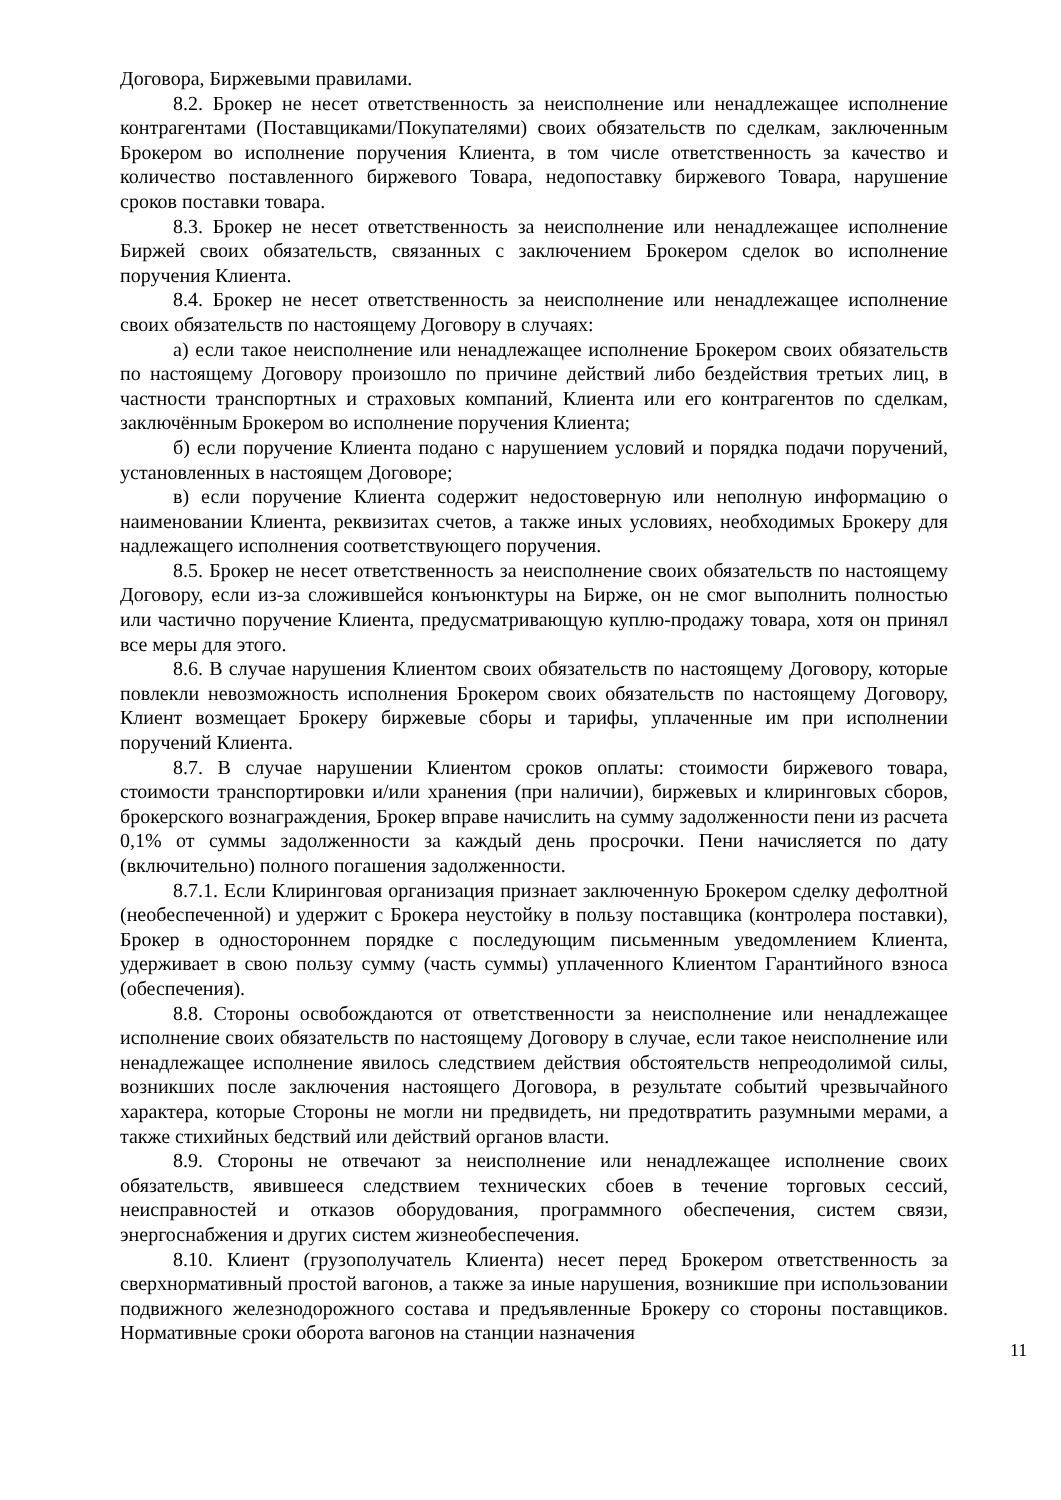Договора, Биржевыми правилами.
8.2. Брокер не несет ответственность за неисполнение или ненадлежащее исполнение контрагентами (Поставщиками/Покупателями) своих обязательств по сделкам, заключенным Брокером во исполнение поручения Клиента, в том числе ответственность за качество и количество поставленного биржевого Товара, недопоставку биржевого Товара, нарушение сроков поставки товара.
8.3. Брокер не несет ответственность за неисполнение или ненадлежащее исполнение Биржей своих обязательств, связанных с заключением Брокером сделок во исполнение поручения Клиента.
8.4. Брокер не несет ответственность за неисполнение или ненадлежащее исполнение своих обязательств по настоящему Договору в случаях:
а) если такое неисполнение или ненадлежащее исполнение Брокером своих обязательств по настоящему Договору произошло по причине действий либо бездействия третьих лиц, в частности транспортных и страховых компаний, Клиента или его контрагентов по сделкам, заключённым Брокером во исполнение поручения Клиента;
б) если поручение Клиента подано с нарушением условий и порядка подачи поручений, установленных в настоящем Договоре;
в) если поручение Клиента содержит недостоверную или неполную информацию о наименовании Клиента, реквизитах счетов, а также иных условиях, необходимых Брокеру для надлежащего исполнения соответствующего поручения.
8.5. Брокер не несет ответственность за неисполнение своих обязательств по настоящему Договору, если из-за сложившейся конъюнктуры на Бирже, он не смог выполнить полностью или частично поручение Клиента, предусматривающую куплю-продажу товара, хотя он принял все меры для этого.
8.6. В случае нарушения Клиентом своих обязательств по настоящему Договору, которые повлекли невозможность исполнения Брокером своих обязательств по настоящему Договору, Клиент возмещает Брокеру биржевые сборы и тарифы, уплаченные им при исполнении поручений Клиента.
8.7. В случае нарушении Клиентом сроков оплаты: стоимости биржевого товара, стоимости транспортировки и/или хранения (при наличии), биржевых и клиринговых сборов, брокерского вознаграждения, Брокер вправе начислить на сумму задолженности пени из расчета 0,1% от суммы задолженности за каждый день просрочки. Пени начисляется по дату (включительно) полного погашения задолженности.
8.7.1. Если Клиринговая организация признает заключенную Брокером сделку дефолтной (необеспеченной) и удержит с Брокера неустойку в пользу поставщика (контролера поставки), Брокер в одностороннем порядке с последующим письменным уведомлением Клиента, удерживает в свою пользу сумму (часть суммы) уплаченного Клиентом Гарантийного взноса (обеспечения).
8.8. Стороны освобождаются от ответственности за неисполнение или ненадлежащее исполнение своих обязательств по настоящему Договору в случае, если такое неисполнение или ненадлежащее исполнение явилось следствием действия обстоятельств непреодолимой силы, возникших после заключения настоящего Договора, в результате событий чрезвычайного характера, которые Стороны не могли ни предвидеть, ни предотвратить разумными мерами, а также стихийных бедствий или действий органов власти.
8.9. Стороны не отвечают за неисполнение или ненадлежащее исполнение своих обязательств, явившееся следствием технических сбоев в течение торговых сессий, неисправностей и отказов оборудования, программного обеспечения, систем связи, энергоснабжения и других систем жизнеобеспечения.
8.10. Клиент (грузополучатель Клиента) несет перед Брокером ответственность за сверхнормативный простой вагонов, а также за иные нарушения, возникшие при использовании подвижного железнодорожного состава и предъявленные Брокеру со стороны поставщиков. Нормативные сроки оборота вагонов на станции назначения
11